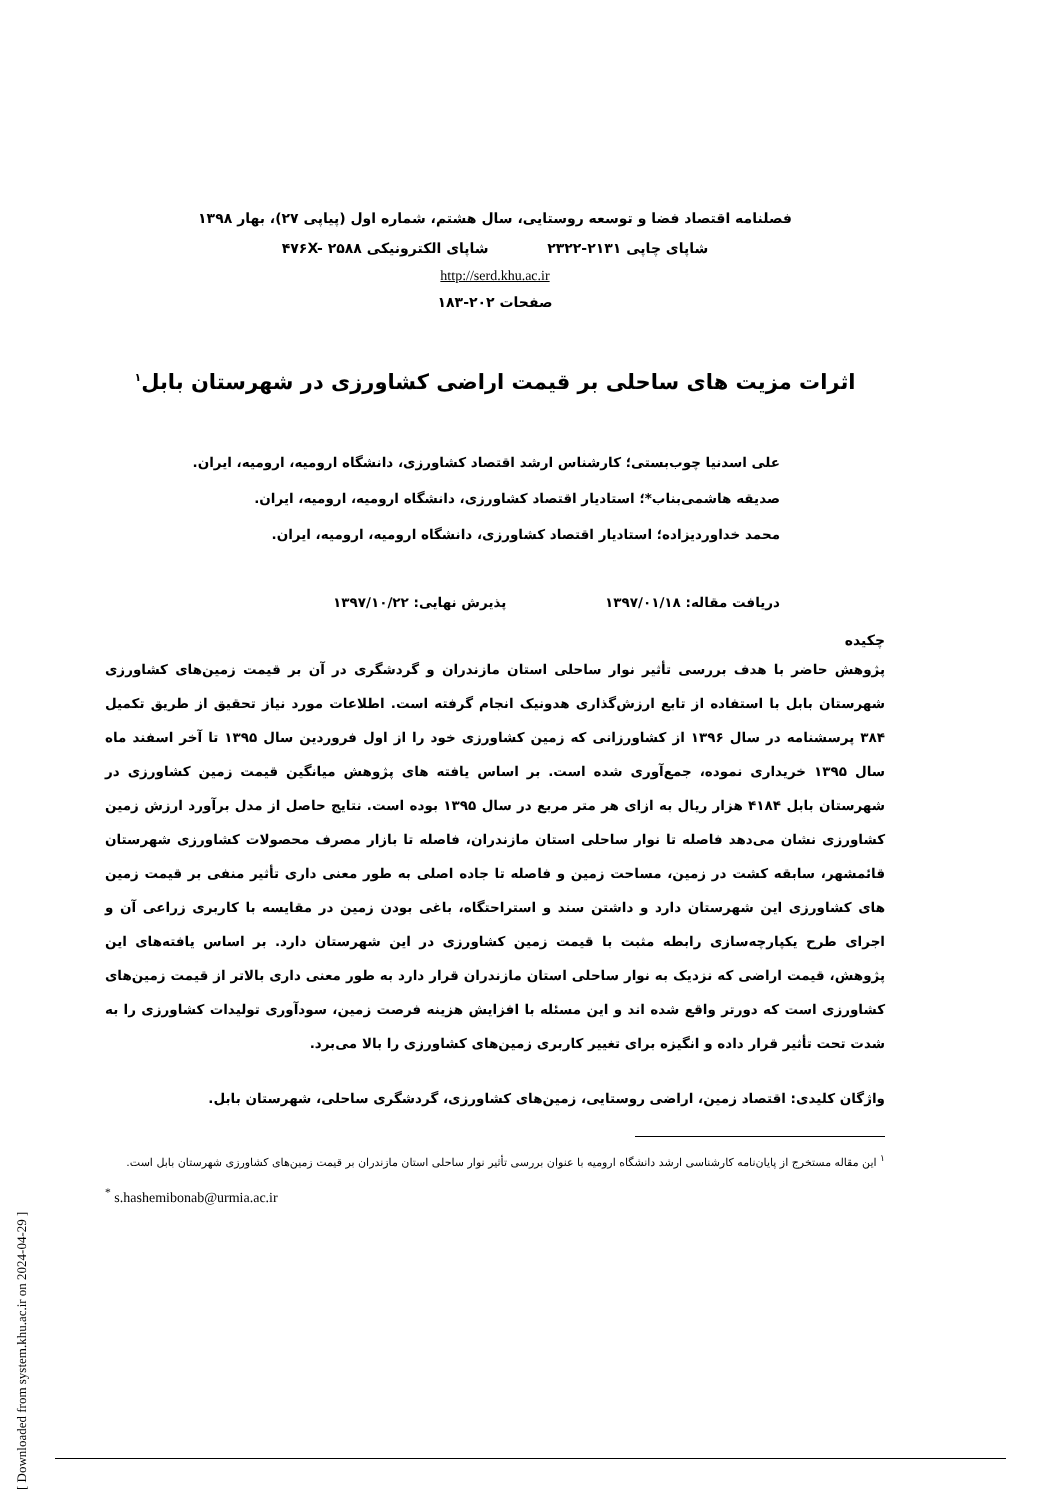[ Downloaded from system.khu.ac.ir on 2024-04-29 ]
فصلنامه اقتصاد فضا و توسعه روستایی، سال هشتم، شماره اول (پیاپی ۲۷)، بهار ۱۳۹۸
شاپای چاپی ۲۱۳۱-۲۳۲۲ شاپای الکترونیکی ۴۷۶X- ۲۵۸۸
http://serd.khu.ac.ir
صفحات ۲۰۲-۱۸۳
اثرات مزیت های ساحلی بر قیمت اراضی کشاورزی در شهرستان بابل<sup>۱</sup>
علی اسدنیا چوب‌بستی؛ کارشناس ارشد اقتصاد کشاورزی، دانشگاه ارومیه، ارومیه، ایران.
صدیقه هاشمی‌بناب*؛ استادیار اقتصاد کشاورزی، دانشگاه ارومیه، ارومیه، ایران.
محمد خداوردیزاده؛ استادیار اقتصاد کشاورزی، دانشگاه ارومیه، ارومیه، ایران.
دریافت مقاله: ۱۳۹۷/۰۱/۱۸ پذیرش نهایی: ۱۳۹۷/۱۰/۲۲
چکیده
پژوهش حاضر با هدف بررسی تأثیر نوار ساحلی استان مازندران و گردشگری در آن بر قیمت زمین‌های کشاورزی شهرستان بابل با استفاده از تابع ارزش‌گذاری هدونیک انجام گرفته است. اطلاعات مورد نیاز تحقیق از طریق تکمیل ۳۸۴ پرسشنامه در سال ۱۳۹۶ از کشاورزانی که زمین کشاورزی خود را از اول فروردین سال ۱۳۹۵ تا آخر اسفند ماه سال ۱۳۹۵ خریداری نموده، جمع‌آوری شده است. بر اساس یافته های پژوهش میانگین قیمت زمین کشاورزی در شهرستان بابل ۴۱۸۴ هزار ریال به ازای هر متر مربع در سال ۱۳۹۵ بوده است. نتایج حاصل از مدل برآورد ارزش زمین کشاورزی نشان می‌دهد فاصله تا نوار ساحلی استان مازندران، فاصله تا بازار مصرف محصولات کشاورزی شهرستان قائمشهر، سابقه کشت در زمین، مساحت زمین و فاصله تا جاده اصلی به طور معنی داری تأثیر منفی بر قیمت زمین های کشاورزی این شهرستان دارد و داشتن سند و استراحتگاه، باغی بودن زمین در مقایسه با کاربری زراعی آن و اجرای طرح یکپارچه‌سازی رابطه مثبت با قیمت زمین کشاورزی در این شهرستان دارد. بر اساس یافته‌های این پژوهش، قیمت اراضی که نزدیک به نوار ساحلی استان مازندران قرار دارد به طور معنی داری بالاتر از قیمت زمین‌های کشاورزی است که دورتر واقع شده اند و این مسئله با افزایش هزینه فرصت زمین، سودآوری تولیدات کشاورزی را به شدت تحت تأثیر قرار داده و انگیزه برای تغییر کاربری زمین‌های کشاورزی را بالا می‌برد.
واژگان کلیدی: اقتصاد زمین، اراضی روستایی، زمین‌های کشاورزی، گردشگری ساحلی، شهرستان بابل.
<sup>۱</sup> این مقاله مستخرج از پایان‌نامه کارشناسی ارشد دانشگاه ارومیه با عنوان بررسی تأثیر نوار ساحلی استان مازندران بر قیمت زمین‌های کشاورزی شهرستان بابل است.
<sup>*</sup> s.hashemibonab@urmia.ac.ir